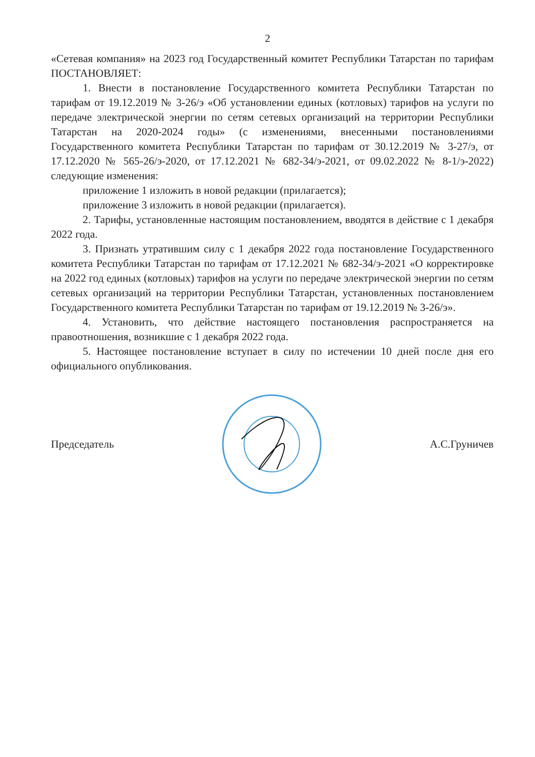2
«Сетевая компания» на 2023 год Государственный комитет Республики Татарстан по тарифам ПОСТАНОВЛЯЕТ:
1. Внести в постановление Государственного комитета Республики Татарстан по тарифам от 19.12.2019 № 3-26/э «Об установлении единых (котловых) тарифов на услуги по передаче электрической энергии по сетям сетевых организаций на территории Республики Татарстан на 2020-2024 годы» (с изменениями, внесенными постановлениями Государственного комитета Республики Татарстан по тарифам от 30.12.2019 № 3-27/э, от 17.12.2020 № 565-26/э-2020, от 17.12.2021 № 682-34/э-2021, от 09.02.2022 № 8-1/э-2022) следующие изменения:
приложение 1 изложить в новой редакции (прилагается);
приложение 3 изложить в новой редакции (прилагается).
2. Тарифы, установленные настоящим постановлением, вводятся в действие с 1 декабря 2022 года.
3. Признать утратившим силу с 1 декабря 2022 года постановление Государственного комитета Республики Татарстан по тарифам от 17.12.2021 № 682-34/э-2021 «О корректировке на 2022 год единых (котловых) тарифов на услуги по передаче электрической энергии по сетям сетевых организаций на территории Республики Татарстан, установленных постановлением Государственного комитета Республики Татарстан по тарифам от 19.12.2019 № 3-26/э».
4. Установить, что действие настоящего постановления распространяется на правоотношения, возникшие с 1 декабря 2022 года.
5. Настоящее постановление вступает в силу по истечении 10 дней после дня его официального опубликования.
Председатель А.С.Груничев